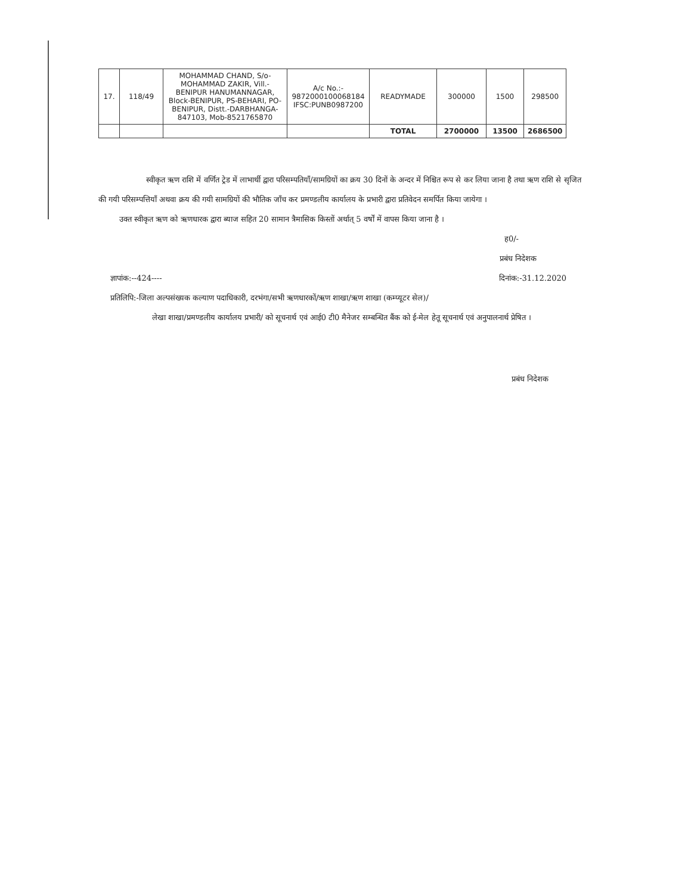| 17. | 118/49 | MOHAMMAD CHAND, S/o-MOHAMMAD ZAKIR, Vill.-BENIPUR HANUMANNAGAR, Block-BENIPUR, PS-BEHARI, PO-BENIPUR, Distt.-DARBHANGA-847103, Mob-8521765870 | A/c No.:- 9872000100068184 IFSC:PUNB0987200 | READYMADE | 300000 | 1500 | 298500 |
| | | | | TOTAL | 2700000 | 13500 | 2686500 |
स्वीकृत ऋण राशि में वर्णित ट्रेड में लाभार्थी द्वारा परिसम्पतियाँ/सामग्रियों का क्रय 30 दिनों के अन्दर में निश्चित रूप से कर लिया जाना है तथा ऋण राशि से सृजित की गयी परिसम्पत्तियाँ अथवा क्रय की गयी सामग्रियों की भौतिक जाँच कर प्रमण्डलीय कार्यालय के प्रभारी द्वारा प्रतिवेदन समर्पित किया जायेगा ।
उक्त स्वीकृत ऋण को ऋणधारक द्वारा ब्याज सहित 20 सामान त्रैमासिक किस्तों अर्थात् 5 वर्षों में वापस किया जाना है ।
ह0/-
प्रबंध निदेशक
ज्ञापांक:--424---- दिनांक:-31.12.2020
प्रतिलिपि:-जिला अल्पसंख्यक कल्याण पदाधिकारी, दरभंगा/सभी ऋणधारकों/ऋण शाखा/ऋण शाखा (कम्प्यूटर सेल)/
लेखा शाखा/प्रमण्डलीय कार्यालय प्रभारी/ को सूचनार्थ एवं आई0 टी0 मैनेजर सम्बन्धित बैंक को ई-मेल हेतू सूचनार्थ एवं अनुपालनार्थ प्रेषित ।
प्रबंध निदेशक